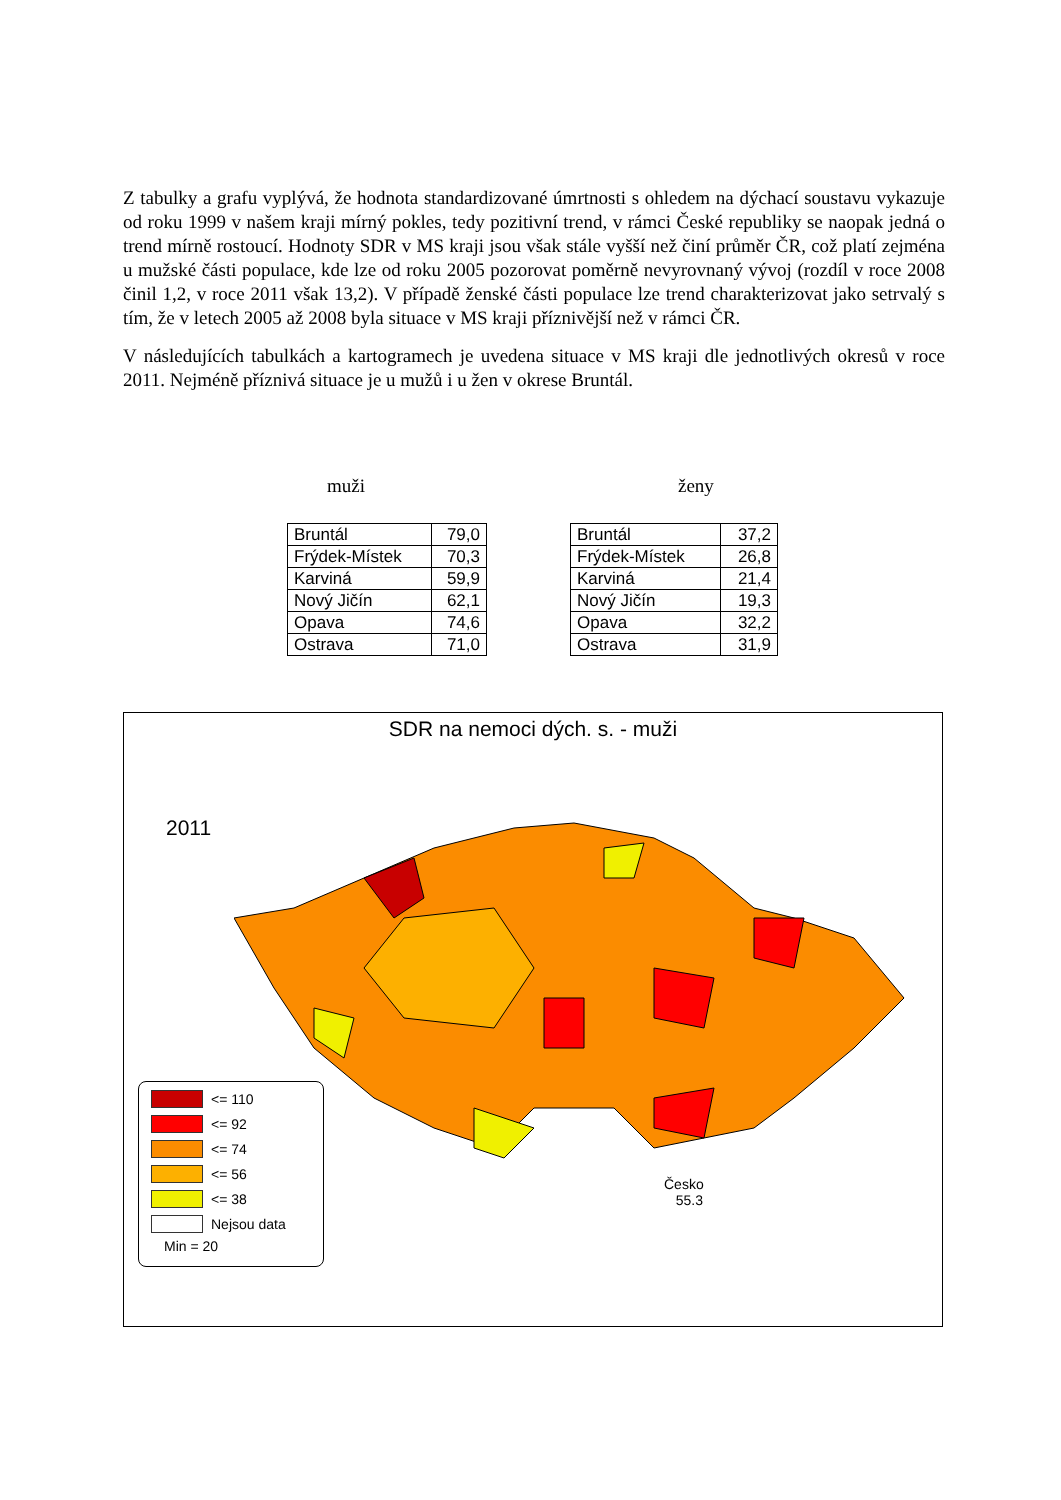Z tabulky a grafu vyplývá, že hodnota standardizované úmrtnosti s ohledem na dýchací soustavu vykazuje od roku 1999 v našem kraji mírný pokles, tedy pozitivní trend, v rámci České republiky se naopak jedná o trend mírně rostoucí. Hodnoty SDR v MS kraji jsou však stále vyšší než činí průměr ČR, což platí zejména u mužské části populace, kde lze od roku 2005 pozorovat poměrně nevyrovnaný vývoj (rozdíl v roce 2008 činil 1,2, v roce 2011 však 13,2). V případě ženské části populace lze trend charakterizovat jako setrvalý s tím, že v letech 2005 až 2008 byla situace v MS kraji příznivější než v rámci ČR.
V následujících tabulkách a kartogramech je uvedena situace v MS kraji dle jednotlivých okresů v roce 2011. Nejméně příznivá situace je u mužů i u žen v okrese Bruntál.
muži ženy
| Bruntál | 79,0 |
| Frýdek-Místek | 70,3 |
| Karviná | 59,9 |
| Nový Jičín | 62,1 |
| Opava | 74,6 |
| Ostrava | 71,0 |
| Bruntál | 37,2 |
| Frýdek-Místek | 26,8 |
| Karviná | 21,4 |
| Nový Jičín | 19,3 |
| Opava | 32,2 |
| Ostrava | 31,9 |
SDR na nemoci dých. s. - muži
2011
<= 110
<= 92
<= 74
<= 56
<= 38
Nejsou data
Min = 20
Česko
55.3